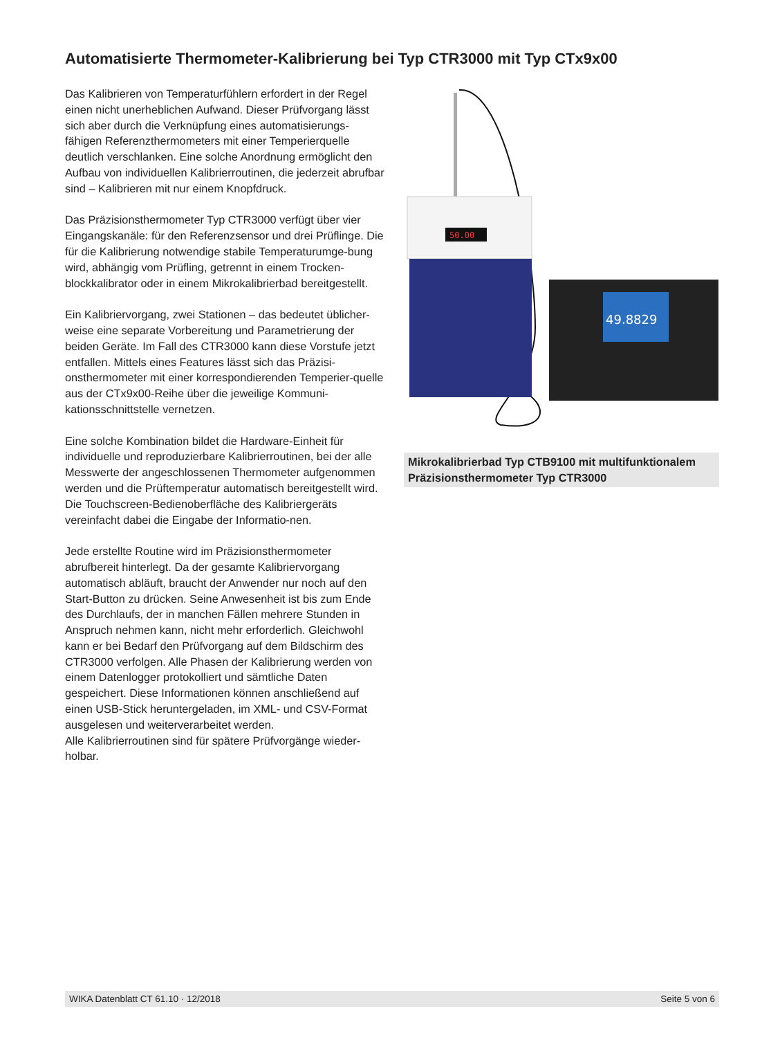Automatisierte Thermometer-Kalibrierung bei Typ CTR3000 mit Typ CTx9x00
Das Kalibrieren von Temperaturfühlern erfordert in der Regel einen nicht unerheblichen Aufwand. Dieser Prüfvorgang lässt sich aber durch die Verknüpfung eines automatisierungs-fähigen Referenzthermometers mit einer Temperierquelle deutlich verschlanken. Eine solche Anordnung ermöglicht den Aufbau von individuellen Kalibrierroutinen, die jederzeit abrufbar sind – Kalibrieren mit nur einem Knopfdruck.
Das Präzisionsthermometer Typ CTR3000 verfügt über vier Eingangskanäle: für den Referenzsensor und drei Prüflinge. Die für die Kalibrierung notwendige stabile Temperaturumge-bung wird, abhängig vom Prüfling, getrennt in einem Trocken-blockkalibrator oder in einem Mikrokalibrierbad bereitgestellt.
Ein Kalibriervorgang, zwei Stationen – das bedeutet üblicher-weise eine separate Vorbereitung und Parametrierung der beiden Geräte. Im Fall des CTR3000 kann diese Vorstufe jetzt entfallen. Mittels eines Features lässt sich das Präzisi-onsthermometer mit einer korrespondierenden Temperier-quelle aus der CTx9x00-Reihe über die jeweilige Kommuni-kationsschnittstelle vernetzen.
Eine solche Kombination bildet die Hardware-Einheit für individuelle und reproduzierbare Kalibrierroutinen, bei der alle Messwerte der angeschlossenen Thermometer aufgenommen werden und die Prüftemperatur automatisch bereitgestellt wird. Die Touchscreen-Bedienoberfläche des Kalibriergeräts vereinfacht dabei die Eingabe der Informatio-nen.
Jede erstellte Routine wird im Präzisionsthermometer abrufbereit hinterlegt. Da der gesamte Kalibriervorgang automatisch abläuft, braucht der Anwender nur noch auf den Start-Button zu drücken. Seine Anwesenheit ist bis zum Ende des Durchlaufs, der in manchen Fällen mehrere Stunden in Anspruch nehmen kann, nicht mehr erforderlich. Gleichwohl kann er bei Bedarf den Prüfvorgang auf dem Bildschirm des CTR3000 verfolgen. Alle Phasen der Kalibrierung werden von einem Datenlogger protokolliert und sämtliche Daten gespeichert. Diese Informationen können anschließend auf einen USB-Stick heruntergeladen, im XML- und CSV-Format ausgelesen und weiterverarbeitet werden.
Alle Kalibrierroutinen sind für spätere Prüfvorgänge wieder-holbar.
50.00
49.8829
Mikrokalibrierbad Typ CTB9100 mit multifunktionalem Präzisionsthermometer Typ CTR3000
WIKA Datenblatt CT 61.10 · 12/2018 Seite 5 von 6